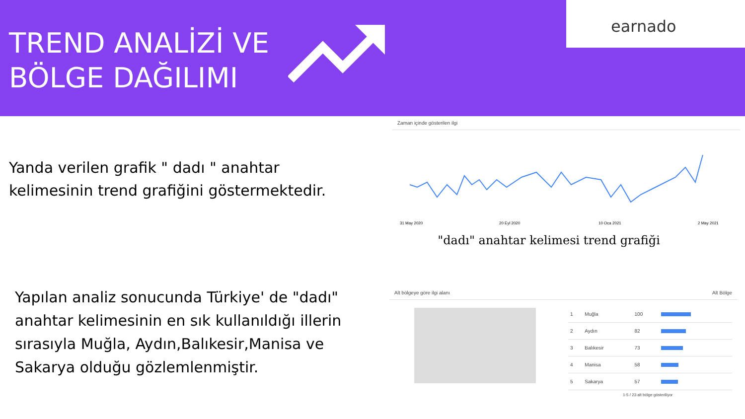TREND ANALİZİ VE
BÖLGE DAĞILIMI
earnado
Yanda verilen grafik " dadı " anahtar kelimesinin trend grafiğini göstermektedir.
Yapılan analiz sonucunda Türkiye' de "dadı" anahtar kelimesinin en sık kullanıldığı illerin sırasıyla Muğla, Aydın,Balıkesir,Manisa ve Sakarya olduğu gözlemlenmiştir.
Zaman içinde gösterilen ilgi
31 May 2020
20 Eyl 2020
10 Oca 2021
2 May 2021
"dadı" anahtar kelimesi trend grafiği
Alt bölgeye göre ilgi alanı Alt Bölge
| 1 | Muğla | 100 | |
| 2 | Aydın | 82 | |
| 3 | Balıkesir | 73 | |
| 4 | Manisa | 58 | |
| 5 | Sakarya | 57 | |
1-5 / 23 alt bölge gösteriliyor